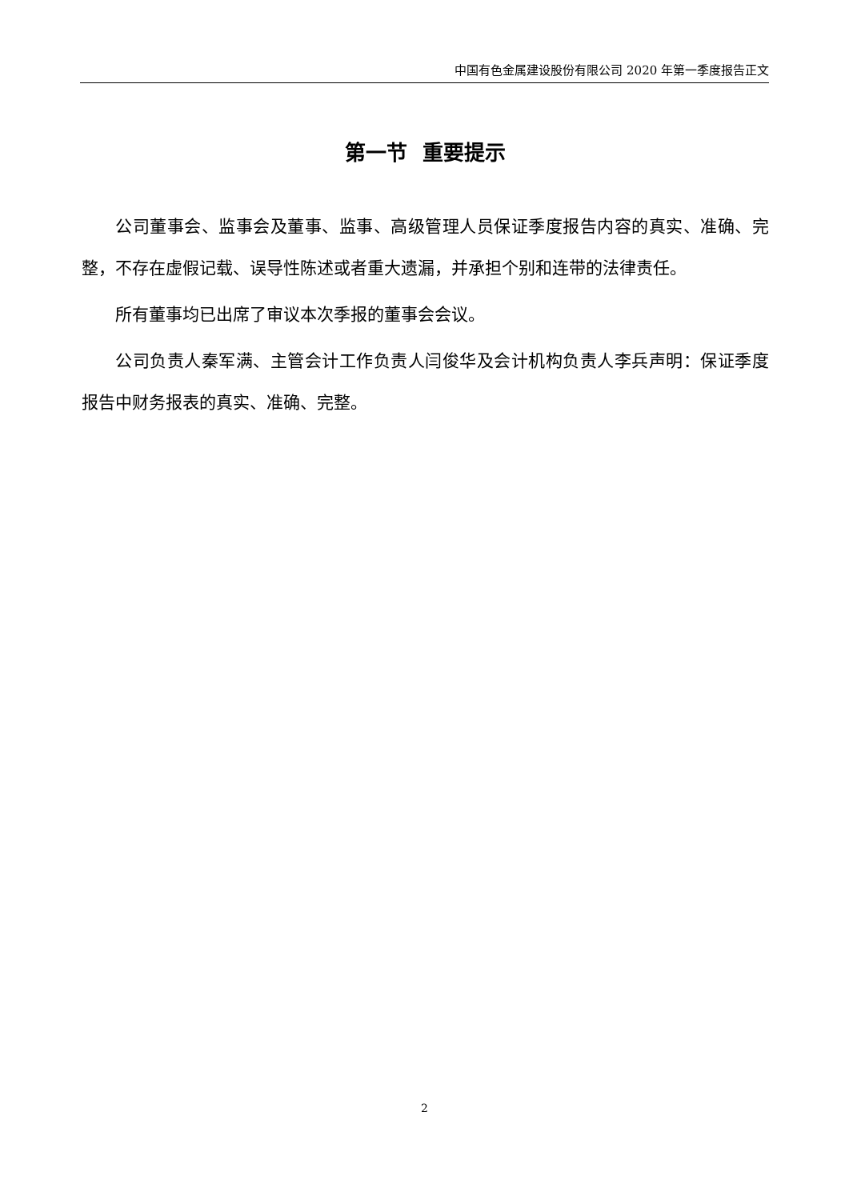中国有色金属建设股份有限公司 2020 年第一季度报告正文
第一节 重要提示
公司董事会、监事会及董事、监事、高级管理人员保证季度报告内容的真实、准确、完整，不存在虚假记载、误导性陈述或者重大遗漏，并承担个别和连带的法律责任。
所有董事均已出席了审议本次季报的董事会会议。
公司负责人秦军满、主管会计工作负责人闫俊华及会计机构负责人李兵声明：保证季度报告中财务报表的真实、准确、完整。
2